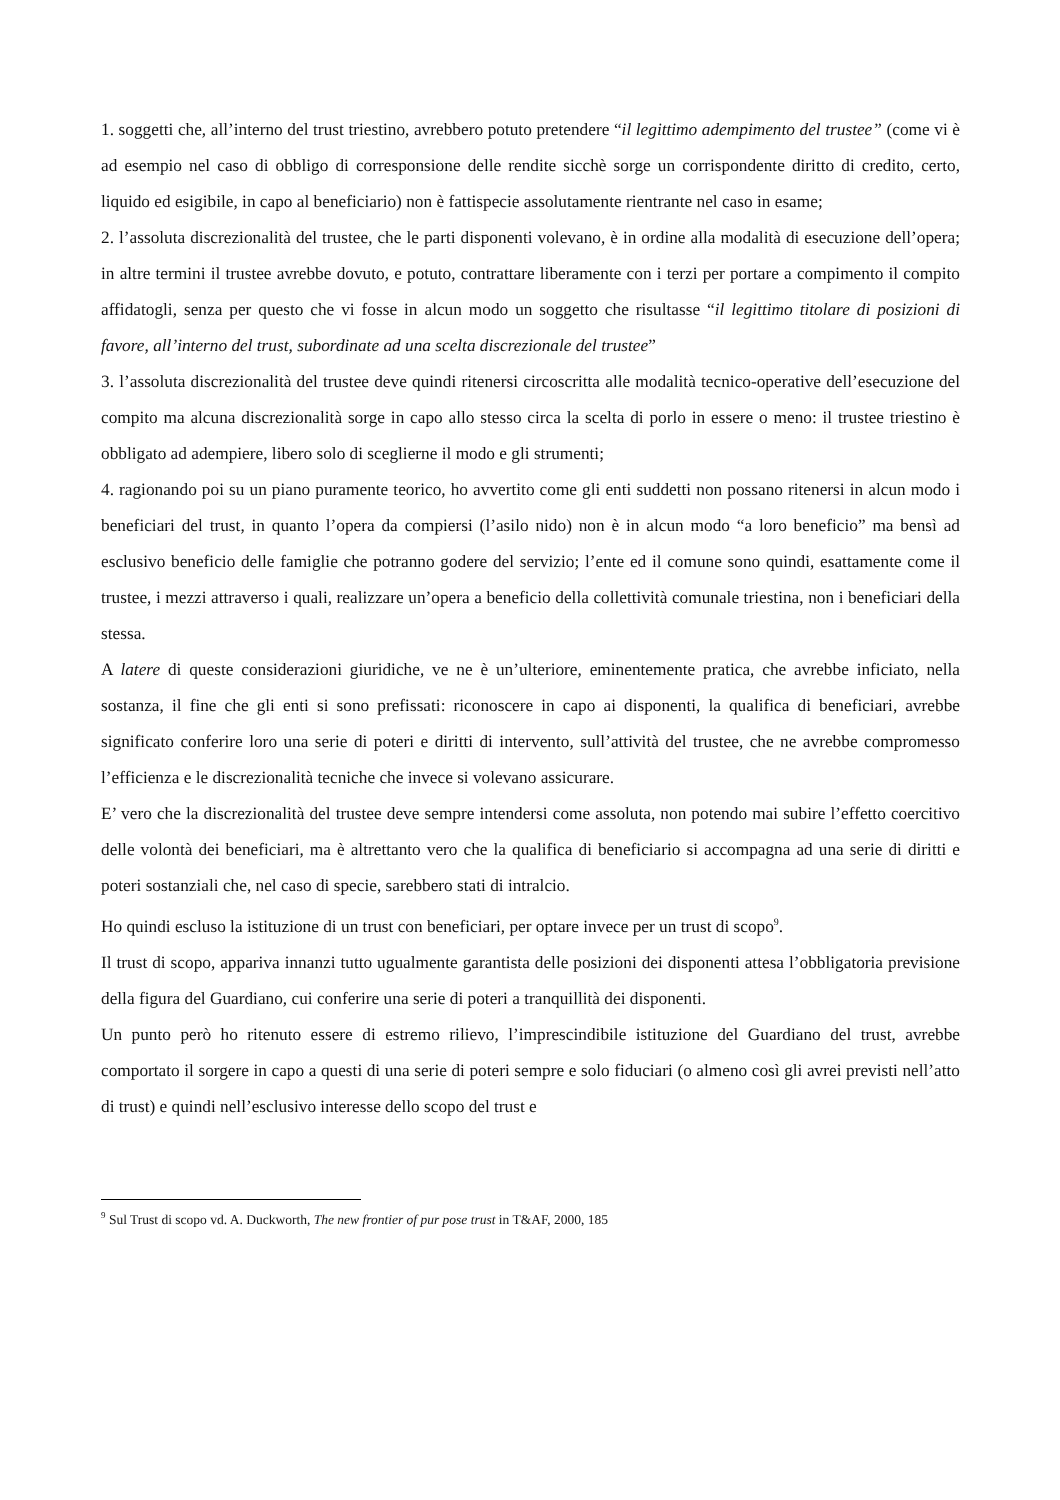1. soggetti che, all’interno del trust triestino, avrebbero potuto pretendere “il legittimo adempimento del trustee” (come vi è ad esempio nel caso di obbligo di corresponsione delle rendite sicchè sorge un corrispondente diritto di credito, certo, liquido ed esigibile, in capo al beneficiario) non è fattispecie assolutamente rientrante nel caso in esame;
2. l’assoluta discrezionalità del trustee, che le parti disponenti volevano, è in ordine alla modalità di esecuzione dell’opera; in altre termini il trustee avrebbe dovuto, e potuto, contrattare liberamente con i terzi per portare a compimento il compito affidatogli, senza per questo che vi fosse in alcun modo un soggetto che risultasse “il legittimo titolare di posizioni di favore, all’interno del trust, subordinate ad una scelta discrezionale del trustee”
3. l’assoluta discrezionalità del trustee deve quindi ritenersi circoscritta alle modalità tecnico-operative dell’esecuzione del compito ma alcuna discrezionalità sorge in capo allo stesso circa la scelta di porlo in essere o meno: il trustee triestino è obbligato ad adempiere, libero solo di sceglierne il modo e gli strumenti;
4. ragionando poi su un piano puramente teorico, ho avvertito come gli enti suddetti non possano ritenersi in alcun modo i beneficiari del trust, in quanto l’opera da compiersi (l’asilo nido) non è in alcun modo “a loro beneficio” ma bensì ad esclusivo beneficio delle famiglie che potranno godere del servizio; l’ente ed il comune sono quindi, esattamente come il trustee, i mezzi attraverso i quali, realizzare un’opera a beneficio della collettività comunale triestina, non i beneficiari della stessa.
A latere di queste considerazioni giuridiche, ve ne è un’ulteriore, eminentemente pratica, che avrebbe inficiato, nella sostanza, il fine che gli enti si sono prefissati: riconoscere in capo ai disponenti, la qualifica di beneficiari, avrebbe significato conferire loro una serie di poteri e diritti di intervento, sull’attività del trustee, che ne avrebbe compromesso l’efficienza e le discrezionalità tecniche che invece si volevano assicurare.
E’ vero che la discrezionalità del trustee deve sempre intendersi come assoluta, non potendo mai subire l’effetto coercitivo delle volontà dei beneficiari, ma è altrettanto vero che la qualifica di beneficiario si accompagna ad una serie di diritti e poteri sostanziali che, nel caso di specie, sarebbero stati di intralcio.
Ho quindi escluso la istituzione di un trust con beneficiari, per optare invece per un trust di scopo<sup>9</sup>.
Il trust di scopo, appariva innanzi tutto ugualmente garantista delle posizioni dei disponenti attesa l’obbligatoria previsione della figura del Guardiano, cui conferire una serie di poteri a tranquillità dei disponenti.
Un punto però ho ritenuto essere di estremo rilievo, l’imprescindibile istituzione del Guardiano del trust, avrebbe comportato il sorgere in capo a questi di una serie di poteri sempre e solo fiduciari (o almeno così gli avrei previsti nell’atto di trust) e quindi nell’esclusivo interesse dello scopo del trust e
<sup>9</sup> Sul Trust di scopo vd. A. Duckworth, The new frontier of pur pose trust in T&AF, 2000, 185